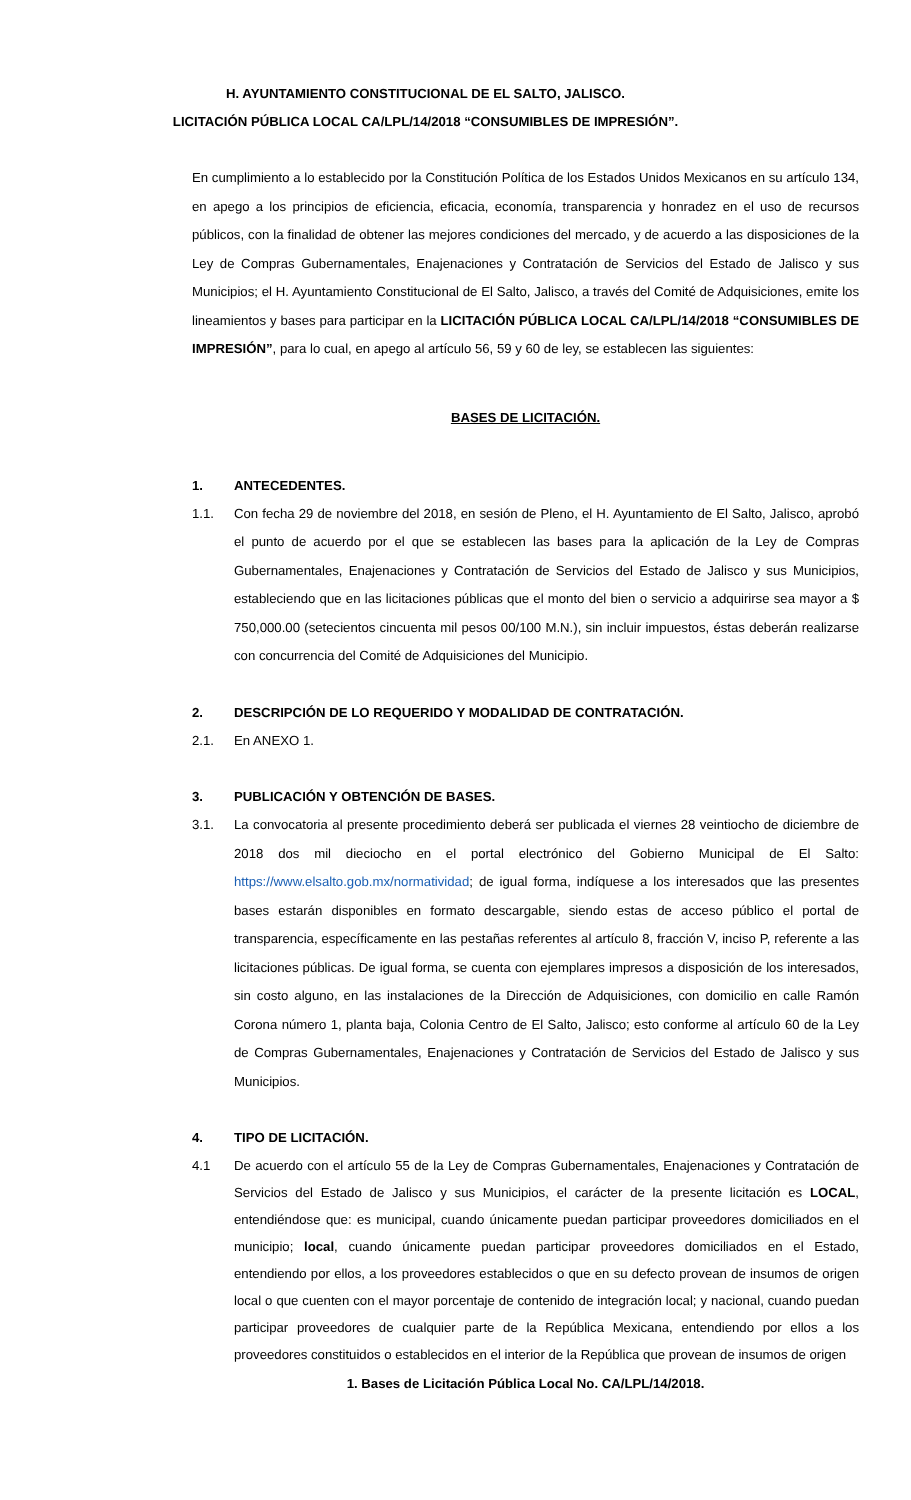H. AYUNTAMIENTO CONSTITUCIONAL DE EL SALTO, JALISCO.
LICITACIÓN PÚBLICA LOCAL CA/LPL/14/2018 “CONSUMIBLES DE IMPRESIÓN”.
En cumplimiento a lo establecido por la Constitución Política de los Estados Unidos Mexicanos en su artículo 134, en apego a los principios de eficiencia, eficacia, economía, transparencia y honradez en el uso de recursos públicos, con la finalidad de obtener las mejores condiciones del mercado, y de acuerdo a las disposiciones de la Ley de Compras Gubernamentales, Enajenaciones y Contratación de Servicios del Estado de Jalisco y sus Municipios; el H. Ayuntamiento Constitucional de El Salto, Jalisco, a través del Comité de Adquisiciones, emite los lineamientos y bases para participar en la LICITACIÓN PÚBLICA LOCAL CA/LPL/14/2018 “CONSUMIBLES DE IMPRESIÓN”, para lo cual, en apego al artículo 56, 59 y 60 de ley, se establecen las siguientes:
BASES DE LICITACIÓN.
1. ANTECEDENTES.
1.1.
Con fecha 29 de noviembre del 2018, en sesión de Pleno, el H. Ayuntamiento de El Salto, Jalisco, aprobó el punto de acuerdo por el que se establecen las bases para la aplicación de la Ley de Compras Gubernamentales, Enajenaciones y Contratación de Servicios del Estado de Jalisco y sus Municipios, estableciendo que en las licitaciones públicas que el monto del bien o servicio a adquirirse sea mayor a $ 750,000.00 (setecientos cincuenta mil pesos 00/100 M.N.), sin incluir impuestos, éstas deberán realizarse con concurrencia del Comité de Adquisiciones del Municipio.
2. DESCRIPCIÓN DE LO REQUERIDO Y MODALIDAD DE CONTRATACIÓN.
2.1.
En ANEXO 1.
3. PUBLICACIÓN Y OBTENCIÓN DE BASES.
3.1.
La convocatoria al presente procedimiento deberá ser publicada el viernes 28 veintiocho de diciembre de 2018 dos mil dieciocho en el portal electrónico del Gobierno Municipal de El Salto: https://www.elsalto.gob.mx/normatividad; de igual forma, indíquese a los interesados que las presentes bases estarán disponibles en formato descargable, siendo estas de acceso público el portal de transparencia, específicamente en las pestañas referentes al artículo 8, fracción V, inciso P, referente a las licitaciones públicas. De igual forma, se cuenta con ejemplares impresos a disposición de los interesados, sin costo alguno, en las instalaciones de la Dirección de Adquisiciones, con domicilio en calle Ramón Corona número 1, planta baja, Colonia Centro de El Salto, Jalisco; esto conforme al artículo 60 de la Ley de Compras Gubernamentales, Enajenaciones y Contratación de Servicios del Estado de Jalisco y sus Municipios.
4. TIPO DE LICITACIÓN.
4.1
De acuerdo con el artículo 55 de la Ley de Compras Gubernamentales, Enajenaciones y Contratación de Servicios del Estado de Jalisco y sus Municipios, el carácter de la presente licitación es LOCAL, entendiéndose que: es municipal, cuando únicamente puedan participar proveedores domiciliados en el municipio; local, cuando únicamente puedan participar proveedores domiciliados en el Estado, entendiendo por ellos, a los proveedores establecidos o que en su defecto provean de insumos de origen local o que cuenten con el mayor porcentaje de contenido de integración local; y nacional, cuando puedan participar proveedores de cualquier parte de la República Mexicana, entendiendo por ellos a los proveedores constituidos o establecidos en el interior de la República que provean de insumos de origen
1. Bases de Licitación Pública Local No. CA/LPL/14/2018.